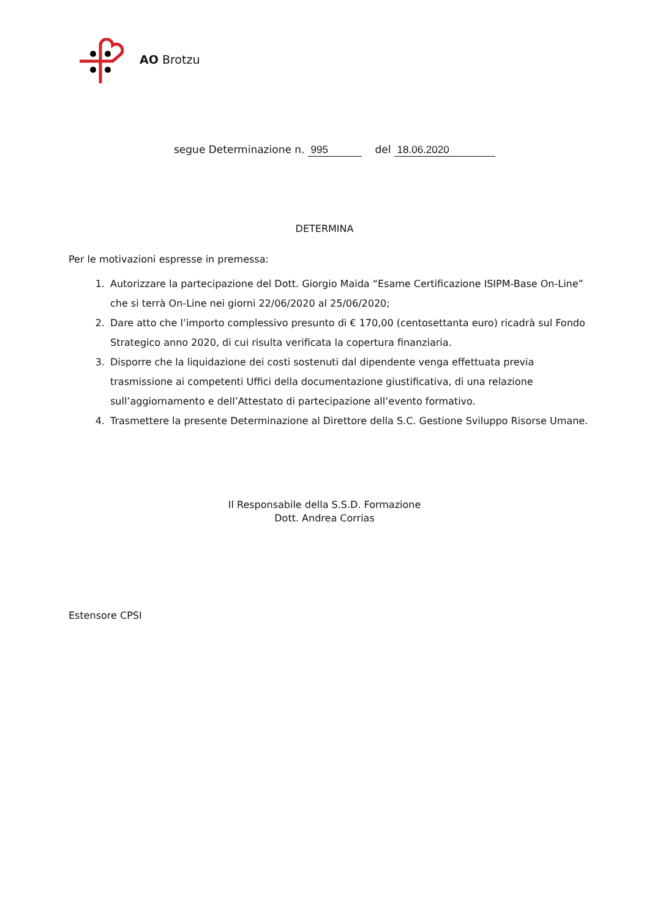AO Brotzu
segue Determinazione n. 995 del 18.06.2020
DETERMINA
Per le motivazioni espresse in premessa:
1. Autorizzare la partecipazione del Dott. Giorgio Maida “Esame Certificazione ISIPM-Base On-Line” che si terrà On-Line nei giorni 22/06/2020 al 25/06/2020;
2. Dare atto che l’importo complessivo presunto di € 170,00 (centosettanta euro) ricadrà sul Fondo Strategico anno 2020, di cui risulta verificata la copertura finanziaria.
3. Disporre che la liquidazione dei costi sostenuti dal dipendente venga effettuata previa trasmissione ai competenti Uffici della documentazione giustificativa, di una relazione sull’aggiornamento e dell’Attestato di partecipazione all’evento formativo.
4. Trasmettere la presente Determinazione al Direttore della S.C. Gestione Sviluppo Risorse Umane.
Il Responsabile della S.S.D. Formazione
Dott. Andrea Corrias
Estensore CPSI